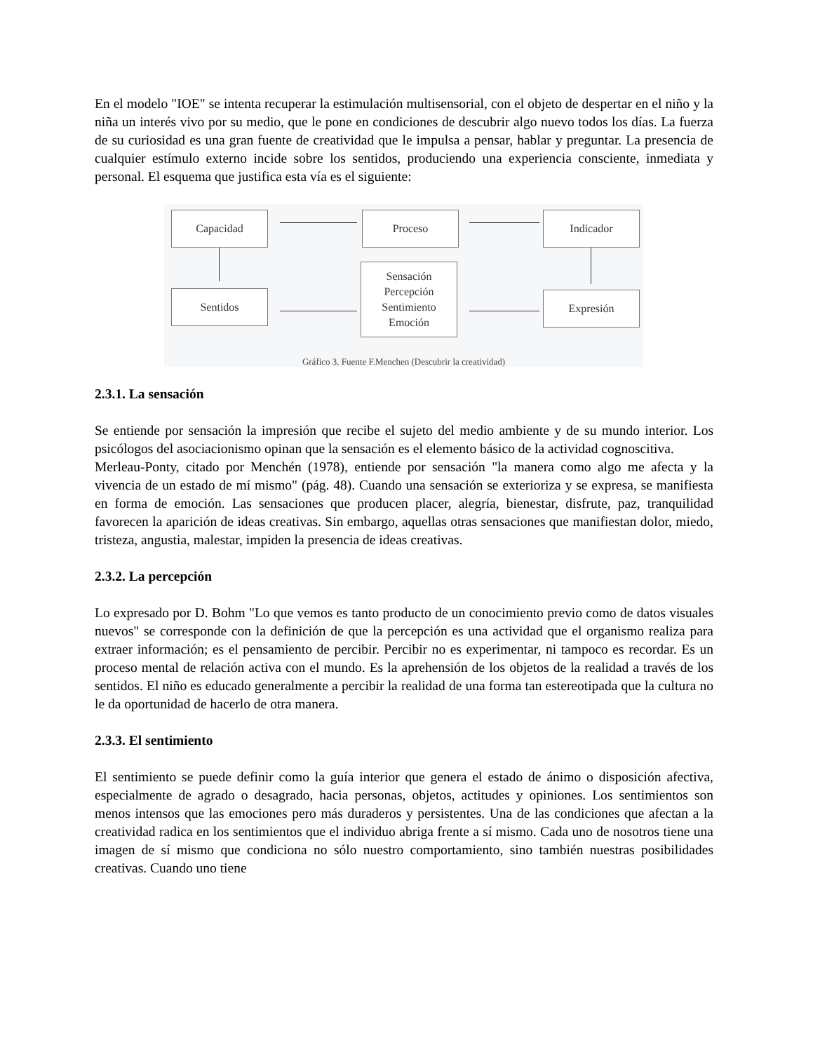En el modelo "IOE" se intenta recuperar la estimulación multisensorial, con el objeto de despertar en el niño y la niña un interés vivo por su medio, que le pone en condiciones de descubrir algo nuevo todos los días. La fuerza de su curiosidad es una gran fuente de creatividad que le impulsa a pensar, hablar y preguntar. La presencia de cualquier estímulo externo incide sobre los sentidos, produciendo una experiencia consciente, inmediata y personal. El esquema que justifica esta vía es el siguiente:
Capacidad Proceso Indicador
Sentidos
Sensación
Percepción
Sentimiento
Emoción
Expresión
Gráfico 3. Fuente F.Menchen (Descubrir la creatividad)
2.3.1. La sensación
Se entiende por sensación la impresión que recibe el sujeto del medio ambiente y de su mundo interior. Los psicólogos del asociacionismo opinan que la sensación es el elemento básico de la actividad cognoscitiva.
Merleau-Ponty, citado por Menchén (1978), entiende por sensación "la manera como algo me afecta y la vivencia de un estado de mí mismo" (pág. 48). Cuando una sensación se exterioriza y se expresa, se manifiesta en forma de emoción. Las sensaciones que producen placer, alegría, bienestar, disfrute, paz, tranquilidad favorecen la aparición de ideas creativas. Sin embargo, aquellas otras sensaciones que manifiestan dolor, miedo, tristeza, angustia, malestar, impiden la presencia de ideas creativas.
2.3.2. La percepción
Lo expresado por D. Bohm "Lo que vemos es tanto producto de un conocimiento previo como de datos visuales nuevos" se corresponde con la definición de que la percepción es una actividad que el organismo realiza para extraer información; es el pensamiento de percibir. Percibir no es experimentar, ni tampoco es recordar. Es un proceso mental de relación activa con el mundo. Es la aprehensión de los objetos de la realidad a través de los sentidos. El niño es educado generalmente a percibir la realidad de una forma tan estereotipada que la cultura no le da oportunidad de hacerlo de otra manera.
2.3.3. El sentimiento
El sentimiento se puede definir como la guía interior que genera el estado de ánimo o disposición afectiva, especialmente de agrado o desagrado, hacia personas, objetos, actitudes y opiniones. Los sentimientos son menos intensos que las emociones pero más duraderos y persistentes. Una de las condiciones que afectan a la creatividad radica en los sentimientos que el individuo abriga frente a sí mismo. Cada uno de nosotros tiene una imagen de sí mismo que condiciona no sólo nuestro comportamiento, sino también nuestras posibilidades creativas. Cuando uno tiene